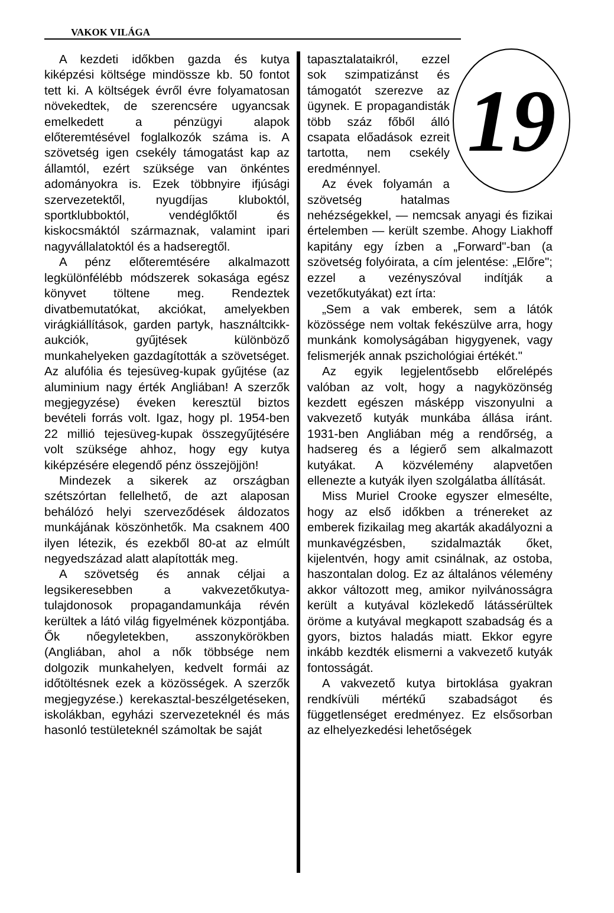VAKOK VILÁGA
A kezdeti időkben gazda és kutya kiképzési költsége mindössze kb. 50 fontot tett ki. A költségek évről évre folyamatosan növekedtek, de szerencsére ugyancsak emelkedett a pénzügyi alapok előteremtésével foglalkozók száma is. A szövetség igen csekély támogatást kap az államtól, ezért szüksége van önkéntes adományokra is. Ezek többnyire ifjúsági szervezetektől, nyugdíjas kluboktól, sportklubboktól, vendéglőktől és kiskocsmáktól származnak, valamint ipari nagyvállalatoktól és a hadseregtől.
A pénz előteremtésére alkalmazott legkülönfélébb módszerek sokasága egész könyvet töltene meg. Rendeztek divatbemutatókat, akciókat, amelyekben virágkiállítások, garden partyk, használtcikk-aukciók, gyűjtések különböző munkahelyeken gazdagították a szövetséget. Az alufólia és tejesüveg-kupak gyűjtése (az aluminium nagy érték Angliában! A szerzők megjegyzése) éveken keresztül biztos bevételi forrás volt. Igaz, hogy pl. 1954-ben 22 millió tejesüveg-kupak összegyűjtésére volt szüksége ahhoz, hogy egy kutya kiképzésére elegendő pénz összejöjjön!
Mindezek a sikerek az országban szétszórtan fellelhető, de azt alaposan behálózó helyi szerveződések áldozatos munkájának köszönhetők. Ma csaknem 400 ilyen létezik, és ezekből 80-at az elmúlt negyedszázad alatt alapították meg.
A szövetség és annak céljai a legsikeresebben a vakvezetőkutya-tulajdonosok propagandamunkája révén kerültek a látó világ figyelmének központjába. Ők nőegyletekben, asszonykörökben (Angliában, ahol a nők többsége nem dolgozik munkahelyen, kedvelt formái az időtöltésnek ezek a közösségek. A szerzők megjegyzése.) kerekasztal-beszélgetéseken, iskolákban, egyházi szervezeteknél és más hasonló testületeknél számoltak be saját
19
tapasztalataikról, ezzel sok szimpatizánst és támogatót szerezve az ügynek. E propagandisták több száz főből álló csapata előadások ezreit tartotta, nem csekély eredménnyel.
Az évek folyamán a szövetség hatalmas nehézségekkel, — nemcsak anyagi és fizikai értelemben — került szembe. Ahogy Liakhoff kapitány egy ízben a „Forward"-ban (a szövetség folyóirata, a cím jelentése: „Előre"; ezzel a vezényszóval indítják a vezetőkutyákat) ezt írta:
„Sem a vak emberek, sem a látók közössége nem voltak fekészülve arra, hogy munkánk komolyságában higygyenek, vagy felismerjék annak pszichológiai értékét."
Az egyik legjelentősebb előrelépés valóban az volt, hogy a nagyközönség kezdett egészen másképp viszonyulni a vakvezető kutyák munkába állása iránt. 1931-ben Angliában még a rendőrség, a hadsereg és a légierő sem alkalmazott kutyákat. A közvélemény alapvetően ellenezte a kutyák ilyen szolgálatba állítását.
Miss Muriel Crooke egyszer elmesélte, hogy az első időkben a trénereket az emberek fizikailag meg akarták akadályozni a munkavégzésben, szidalmazták őket, kijelentvén, hogy amit csinálnak, az ostoba, haszontalan dolog. Ez az általános vélemény akkor változott meg, amikor nyilvánosságra került a kutyával közlekedő látássérültek öröme a kutyával megkapott szabadság és a gyors, biztos haladás miatt. Ekkor egyre inkább kezdték elismerni a vakvezető kutyák fontosságát.
A vakvezető kutya birtoklása gyakran rendkívüli mértékű szabadságot és függetlenséget eredményez. Ez elsősorban az elhelyezkedési lehetőségek